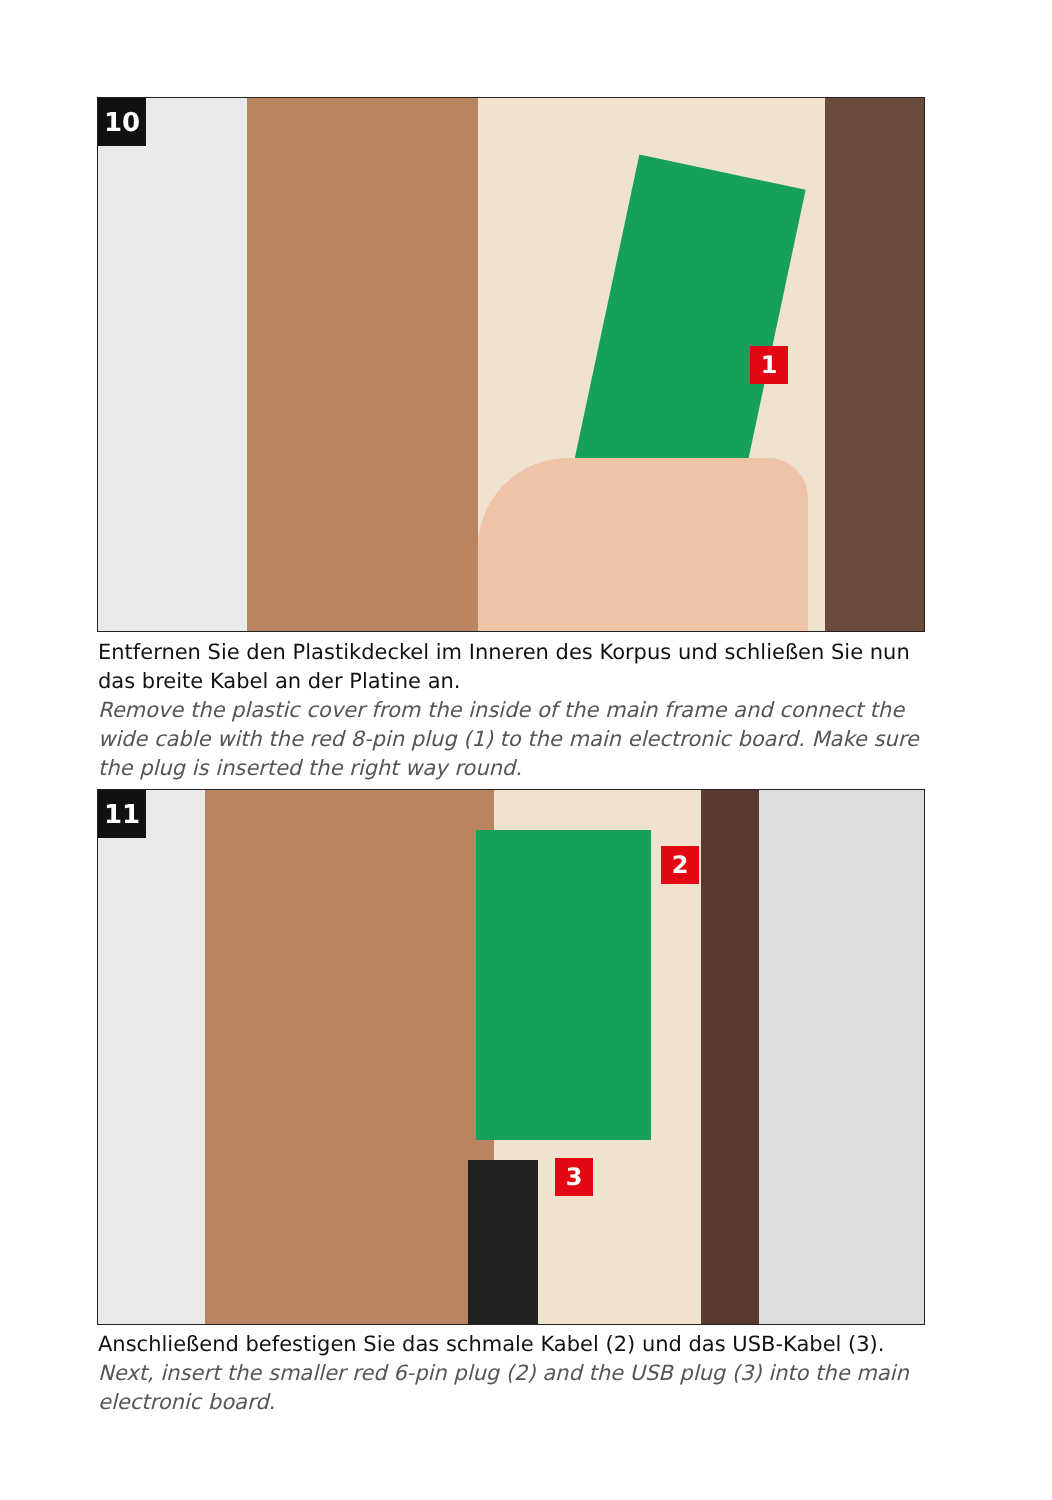10
1
Entfernen Sie den Plastikdeckel im Inneren des Korpus und schließen Sie nun das breite Kabel an der Platine an.
Remove the plastic cover from the inside of the main frame and connect the wide cable with the red 8-pin plug (1) to the main electronic board. Make sure the plug is inserted the right way round.
11
2
3
Anschließend befestigen Sie das schmale Kabel (2) und das USB-Kabel (3).
Next, insert the smaller red 6-pin plug (2) and the USB plug (3) into the main electronic board.